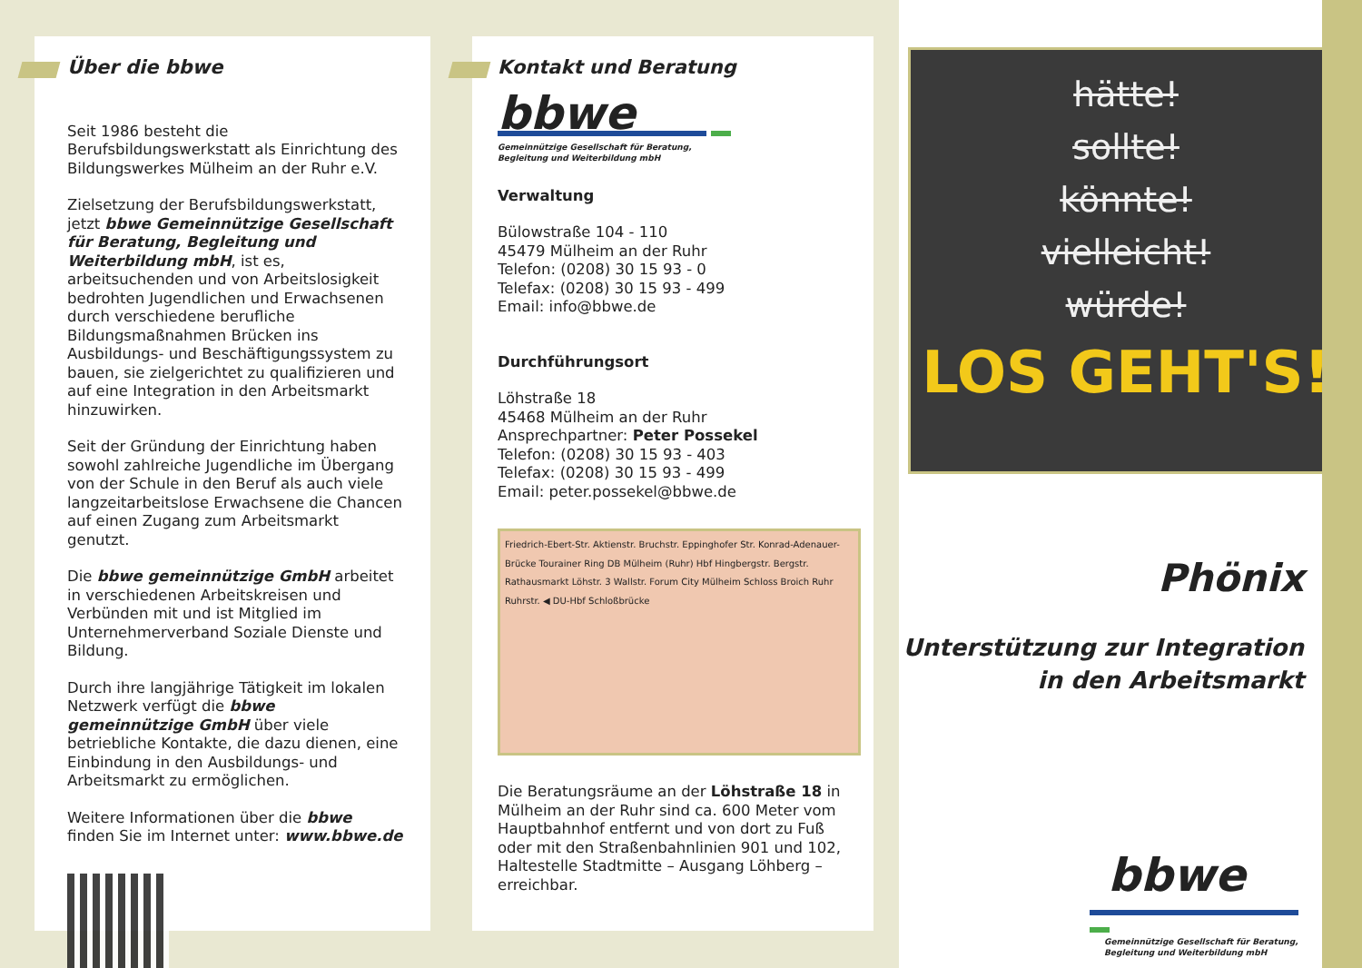Über die bbwe
Seit 1986 besteht die Berufsbildungswerkstatt als Einrichtung des Bildungswerkes Mülheim an der Ruhr e.V.
Zielsetzung der Berufsbildungswerkstatt, jetzt bbwe Gemeinnützige Gesellschaft für Beratung, Begleitung und Weiterbildung mbH, ist es, arbeitsuchenden und von Arbeitslosigkeit bedrohten Jugendlichen und Erwachsenen durch verschiedene berufliche Bildungsmaßnahmen Brücken ins Ausbildungs- und Beschäftigungssystem zu bauen, sie zielgerichtet zu qualifizieren und auf eine Integration in den Arbeitsmarkt hinzuwirken.
Seit der Gründung der Einrichtung haben sowohl zahlreiche Jugendliche im Übergang von der Schule in den Beruf als auch viele langzeitarbeitslose Erwachsene die Chancen auf einen Zugang zum Arbeitsmarkt genutzt.
Die bbwe gemeinnützige GmbH arbeitet in verschiedenen Arbeitskreisen und Verbünden mit und ist Mitglied im Unternehmerverband Soziale Dienste und Bildung.
Durch ihre langjährige Tätigkeit im lokalen Netzwerk verfügt die bbwe gemeinnützige GmbH über viele betriebliche Kontakte, die dazu dienen, eine Einbindung in den Ausbildungs- und Arbeitsmarkt zu ermöglichen.
Weitere Informationen über die bbwe finden Sie im Internet unter: www.bbwe.de
Kontakt und Beratung
bbwe
Gemeinnützige Gesellschaft für Beratung,
Begleitung und Weiterbildung mbH
Verwaltung
Bülowstraße 104 - 110
45479 Mülheim an der Ruhr
Telefon: (0208) 30 15 93 - 0
Telefax: (0208) 30 15 93 - 499
Email: info@bbwe.de
Durchführungsort
Löhstraße 18
45468 Mülheim an der Ruhr
Ansprechpartner: Peter Possekel
Telefon: (0208) 30 15 93 - 403
Telefax: (0208) 30 15 93 - 499
Email: peter.possekel@bbwe.de
Friedrich-Ebert-Str. Aktienstr. Bruchstr. Eppinghofer Str. Konrad-Adenauer-Brücke Tourainer Ring DB Mülheim (Ruhr) Hbf Hingbergstr. Bergstr. Rathausmarkt Löhstr. 3 Wallstr. Forum City Mülheim Schloss Broich Ruhr Ruhrstr. ◀ DU-Hbf Schloßbrücke
Die Beratungsräume an der Löhstraße 18 in Mülheim an der Ruhr sind ca. 600 Meter vom Hauptbahnhof entfernt und von dort zu Fuß oder mit den Straßenbahnlinien 901 und 102, Haltestelle Stadtmitte – Ausgang Löhberg – erreichbar.
hätte!
sollte!
könnte!
vielleicht!
würde!
LOS GEHT'S!
Phönix
Unterstützung zur Integration
in den Arbeitsmarkt
bbwe
Gemeinnützige Gesellschaft für Beratung,
Begleitung und Weiterbildung mbH